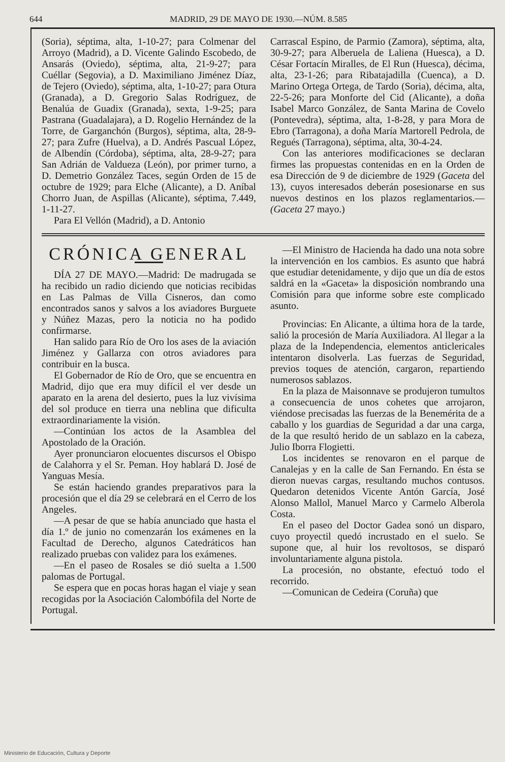644 MADRID, 29 DE MAYO DE 1930.—NÚM. 8.585
(Soria), séptima, alta, 1-10-27; para Colmenar del Arroyo (Madrid), a D. Vicente Galindo Escobedo, de Ansarás (Oviedo), séptima, alta, 21-9-27; para Cuéllar (Segovia), a D. Maximiliano Jiménez Díaz, de Tejero (Oviedo), séptima, alta, 1-10-27; para Otura (Granada), a D. Gregorio Salas Rodríguez, de Benalúa de Guadix (Granada), sexta, 1-9-25; para Pastrana (Guadalajara), a D. Rogelio Hernández de la Torre, de Gargan­chón (Burgos), séptima, alta, 28-9-27; para Zufre (Huelva), a D. Andrés Pascual López, de Albendín (Córdoba), séptima, alta, 28-9-27; para San Adrián de Valdueza (León), por primer turno, a D. Demetrio González Taces, según Orden de 15 de octubre de 1929; para Elche (Alicante), a D. Aníbal Chorro Juan, de Aspillas (Alicante), séptima, 7.449, 1-11-27.
Para El Vellón (Madrid), a D. Antonio
Carrascal Espino, de Parmio (Zamora), séptima, alta, 30-9-27; para Alberuela de Laliena (Huesca), a D. César Fortacín Miralles, de El Run (Huesca), décima, alta, 23-1-26; para Ribatajadilla (Cuenca), a D. Marino Ortega Ortega, de Tardo (Soria), décima, alta, 22-5-26; para Monforte del Cid (Alicante), a doña Isabel Marco González, de Santa Marina de Covelo (Pontevedra), séptima, alta, 1-8-28, y para Mora de Ebro (Tarragona), a doña María Martorell Pedrola, de Regués (Tarragona), séptima, alta, 30-4-24.
Con las anteriores modificaciones se declaran firmes las propuestas contenidas en en la Orden de esa Dirección de 9 de diciembre de 1929 (Gaceta del 13), cuyos interesados deberán posesionarse en sus nuevos destinos en los plazos reglamentarios.—(Gaceta 27 mayo.)
CRÓNICA GENERAL
DÍA 27 DE MAYO.—Madrid: De madrugada se ha recibido un radio diciendo que noticias recibidas en Las Palmas de Villa Cisneros, dan como encontrados sanos y salvos a los aviadores Burguete y Núñez Mazas, pero la noticia no ha podido confirmarse.
Han salido para Río de Oro los ases de la aviación Jiménez y Gallarza con otros aviadores para contribuir en la busca.
El Gobernador de Río de Oro, que se encuentra en Madrid, dijo que era muy difícil el ver desde un aparato en la arena del desierto, pues la luz vivísima del sol produce en tierra una neblina que dificulta extraordinariamente la visión.
—Continúan los actos de la Asamblea del Apostolado de la Oración.
Ayer pronunciaron elocuentes discursos el Obispo de Calahorra y el Sr. Peman. Hoy hablará D. José de Yanguas Mesía.
Se están haciendo grandes preparativos para la procesión que el día 29 se celebrará en el Cerro de los Angeles.
—A pesar de que se había anunciado que hasta el día 1.º de junio no comenzarán los exámenes en la Facultad de Derecho, algunos Catedráticos han realizado pruebas con validez para los exámenes.
—En el paseo de Rosales se dió suelta a 1.500 palomas de Portugal.
Se espera que en pocas horas hagan el viaje y sean recogidas por la Asociación Calombófila del Norte de Portugal.
—El Ministro de Hacienda ha dado una nota sobre la intervención en los cambios. Es asunto que habrá que estudiar detenidamente, y dijo que un día de estos saldrá en la «Gaceta» la disposición nombrando una Comisión para que informe sobre este complicado asunto.
Provincias: En Alicante, a última hora de la tarde, salió la procesión de María Auxiliadora. Al llegar a la plaza de la Independencia, elementos anticlericales intentaron disolverla. Las fuerzas de Seguridad, previos toques de atención, cargaron, repartiendo numerosos sablazos.
En la plaza de Maisonnave se produjeron tumultos a consecuencia de unos cohetes que arrojaron, viéndose precisadas las fuerzas de la Benemérita de a caballo y los guardias de Seguridad a dar una carga, de la que resultó herido de un sablazo en la cabeza, Julio Iborra Flogietti.
Los incidentes se renovaron en el parque de Canalejas y en la calle de San Fernando. En ésta se dieron nuevas cargas, resultando muchos contusos. Quedaron detenidos Vicente Antón García, José Alonso Mallol, Manuel Marco y Carmelo Alberola Costa.
En el paseo del Doctor Gadea sonó un disparo, cuyo proyectil quedó incrustado en el suelo. Se supone que, al huir los revoltosos, se disparó involuntariamente alguna pistola.
La procesión, no obstante, efectuó todo el recorrido.
—Comunican de Cedeira (Coruña) que
Ministerio de Educación, Cultura y Deporte